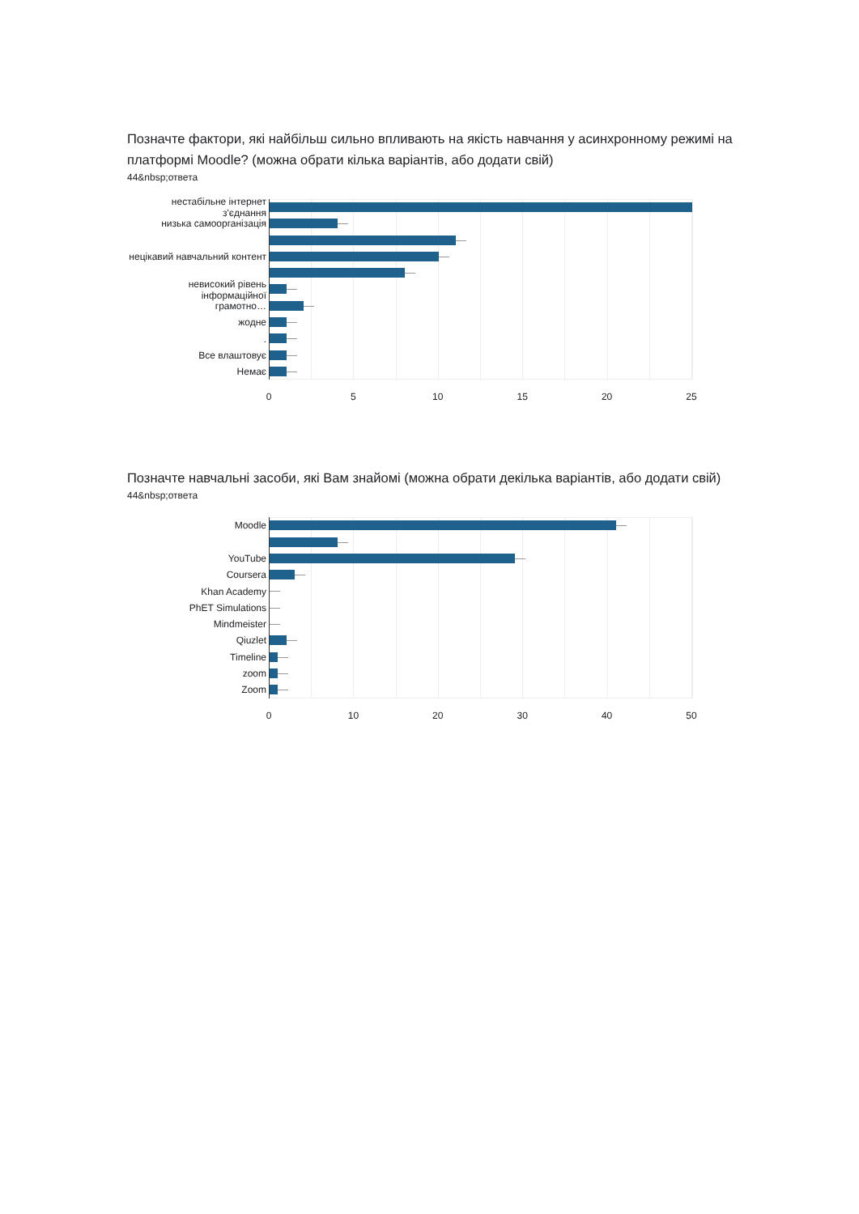Позначте фактори, які найбільш сильно впливають на якість навчання у асинхронному режимі на платформі Moodle? (можна обрати кілька варіантів, або додати свій)
44&nbsp;ответа
нестабільне інтернет з'єднання
низька самоорганізація
нецікавий навчальний контент
невисокий рівень інформаційної
грамотно…
жодне
.
Все влаштовує
Немає
0 5 10 15 20 25
Позначте навчальні засоби, які Вам знайомі (можна обрати декілька варіантів, або додати свій)
44&nbsp;ответа
Moodle
YouTube
Coursera
Khan Academy
PhET Simulations
Mindmeister
Qiuzlet
Timeline
zoom
Zoom
0 10 20 30 40 50